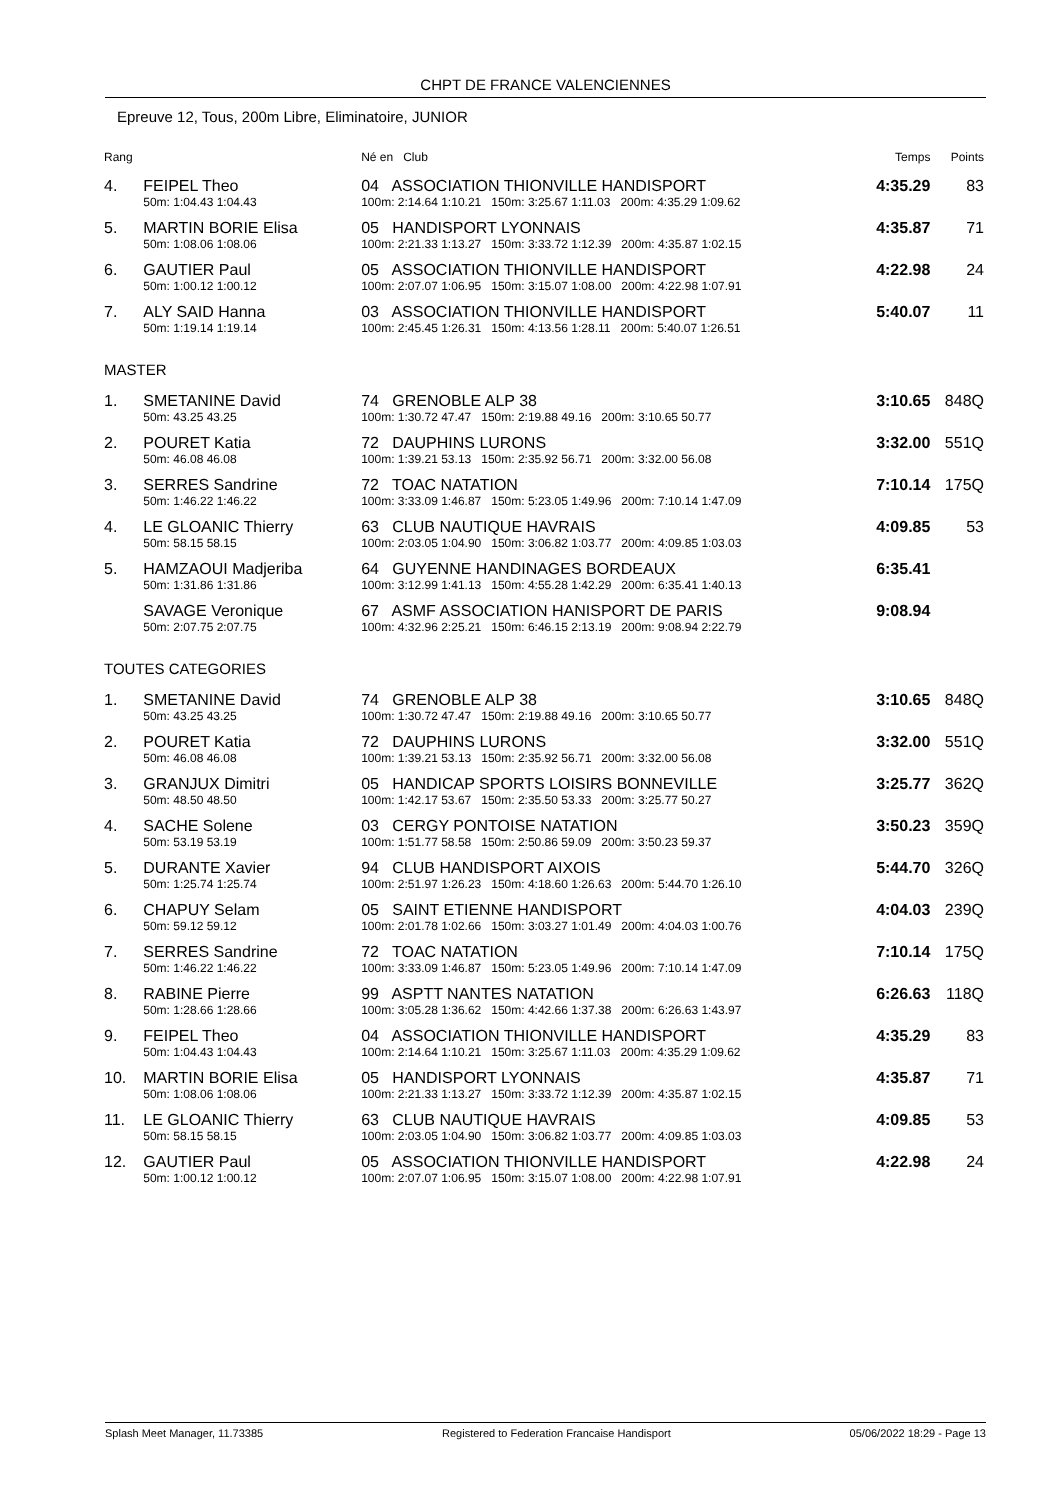CHPT DE FRANCE VALENCIENNES
Epreuve 12, Tous, 200m Libre, Eliminatoire, JUNIOR
| Rang | | Né en Club | Temps | Points |
| --- | --- | --- | --- | --- |
| 4. | FEIPEL Theo | 04 ASSOCIATION THIONVILLE HANDISPORT | 4:35.29 | 83 |
| | 50m: 1:04.43 1:04.43 | 100m: 2:14.64 1:10.21 150m: 3:25.67 1:11.03 200m: 4:35.29 1:09.62 | | |
| 5. | MARTIN BORIE Elisa | 05 HANDISPORT LYONNAIS | 4:35.87 | 71 |
| | 50m: 1:08.06 1:08.06 | 100m: 2:21.33 1:13.27 150m: 3:33.72 1:12.39 200m: 4:35.87 1:02.15 | | |
| 6. | GAUTIER Paul | 05 ASSOCIATION THIONVILLE HANDISPORT | 4:22.98 | 24 |
| | 50m: 1:00.12 1:00.12 | 100m: 2:07.07 1:06.95 150m: 3:15.07 1:08.00 200m: 4:22.98 1:07.91 | | |
| 7. | ALY SAID Hanna | 03 ASSOCIATION THIONVILLE HANDISPORT | 5:40.07 | 11 |
| | 50m: 1:19.14 1:19.14 | 100m: 2:45.45 1:26.31 150m: 4:13.56 1:28.11 200m: 5:40.07 1:26.51 | | |
| MASTER | | | | |
| 1. | SMETANINE David | 74 GRENOBLE ALP 38 | 3:10.65 | 848Q |
| | 50m: 43.25 43.25 | 100m: 1:30.72 47.47 150m: 2:19.88 49.16 200m: 3:10.65 50.77 | | |
| 2. | POURET Katia | 72 DAUPHINS LURONS | 3:32.00 | 551Q |
| | 50m: 46.08 46.08 | 100m: 1:39.21 53.13 150m: 2:35.92 56.71 200m: 3:32.00 56.08 | | |
| 3. | SERRES Sandrine | 72 TOAC NATATION | 7:10.14 | 175Q |
| | 50m: 1:46.22 1:46.22 | 100m: 3:33.09 1:46.87 150m: 5:23.05 1:49.96 200m: 7:10.14 1:47.09 | | |
| 4. | LE GLOANIC Thierry | 63 CLUB NAUTIQUE HAVRAIS | 4:09.85 | 53 |
| | 50m: 58.15 58.15 | 100m: 2:03.05 1:04.90 150m: 3:06.82 1:03.77 200m: 4:09.85 1:03.03 | | |
| 5. | HAMZAOUI Madjeriba | 64 GUYENNE HANDINAGES BORDEAUX | 6:35.41 | |
| | 50m: 1:31.86 1:31.86 | 100m: 3:12.99 1:41.13 150m: 4:55.28 1:42.29 200m: 6:35.41 1:40.13 | | |
| | SAVAGE Veronique | 67 ASMF ASSOCIATION HANISPORT DE PARIS | 9:08.94 | |
| | 50m: 2:07.75 2:07.75 | 100m: 4:32.96 2:25.21 150m: 6:46.15 2:13.19 200m: 9:08.94 2:22.79 | | |
| TOUTES CATEGORIES | | | | |
| 1. | SMETANINE David | 74 GRENOBLE ALP 38 | 3:10.65 | 848Q |
| | 50m: 43.25 43.25 | 100m: 1:30.72 47.47 150m: 2:19.88 49.16 200m: 3:10.65 50.77 | | |
| 2. | POURET Katia | 72 DAUPHINS LURONS | 3:32.00 | 551Q |
| | 50m: 46.08 46.08 | 100m: 1:39.21 53.13 150m: 2:35.92 56.71 200m: 3:32.00 56.08 | | |
| 3. | GRANJUX Dimitri | 05 HANDICAP SPORTS LOISIRS BONNEVILLE | 3:25.77 | 362Q |
| | 50m: 48.50 48.50 | 100m: 1:42.17 53.67 150m: 2:35.50 53.33 200m: 3:25.77 50.27 | | |
| 4. | SACHE Solene | 03 CERGY PONTOISE NATATION | 3:50.23 | 359Q |
| | 50m: 53.19 53.19 | 100m: 1:51.77 58.58 150m: 2:50.86 59.09 200m: 3:50.23 59.37 | | |
| 5. | DURANTE Xavier | 94 CLUB HANDISPORT AIXOIS | 5:44.70 | 326Q |
| | 50m: 1:25.74 1:25.74 | 100m: 2:51.97 1:26.23 150m: 4:18.60 1:26.63 200m: 5:44.70 1:26.10 | | |
| 6. | CHAPUY Selam | 05 SAINT ETIENNE HANDISPORT | 4:04.03 | 239Q |
| | 50m: 59.12 59.12 | 100m: 2:01.78 1:02.66 150m: 3:03.27 1:01.49 200m: 4:04.03 1:00.76 | | |
| 7. | SERRES Sandrine | 72 TOAC NATATION | 7:10.14 | 175Q |
| | 50m: 1:46.22 1:46.22 | 100m: 3:33.09 1:46.87 150m: 5:23.05 1:49.96 200m: 7:10.14 1:47.09 | | |
| 8. | RABINE Pierre | 99 ASPTT NANTES NATATION | 6:26.63 | 118Q |
| | 50m: 1:28.66 1:28.66 | 100m: 3:05.28 1:36.62 150m: 4:42.66 1:37.38 200m: 6:26.63 1:43.97 | | |
| 9. | FEIPEL Theo | 04 ASSOCIATION THIONVILLE HANDISPORT | 4:35.29 | 83 |
| | 50m: 1:04.43 1:04.43 | 100m: 2:14.64 1:10.21 150m: 3:25.67 1:11.03 200m: 4:35.29 1:09.62 | | |
| 10. | MARTIN BORIE Elisa | 05 HANDISPORT LYONNAIS | 4:35.87 | 71 |
| | 50m: 1:08.06 1:08.06 | 100m: 2:21.33 1:13.27 150m: 3:33.72 1:12.39 200m: 4:35.87 1:02.15 | | |
| 11. | LE GLOANIC Thierry | 63 CLUB NAUTIQUE HAVRAIS | 4:09.85 | 53 |
| | 50m: 58.15 58.15 | 100m: 2:03.05 1:04.90 150m: 3:06.82 1:03.77 200m: 4:09.85 1:03.03 | | |
| 12. | GAUTIER Paul | 05 ASSOCIATION THIONVILLE HANDISPORT | 4:22.98 | 24 |
| | 50m: 1:00.12 1:00.12 | 100m: 2:07.07 1:06.95 150m: 3:15.07 1:08.00 200m: 4:22.98 1:07.91 | | |
Splash Meet Manager, 11.73385 Registered to Federation Francaise Handisport 05/06/2022 18:29 - Page 13